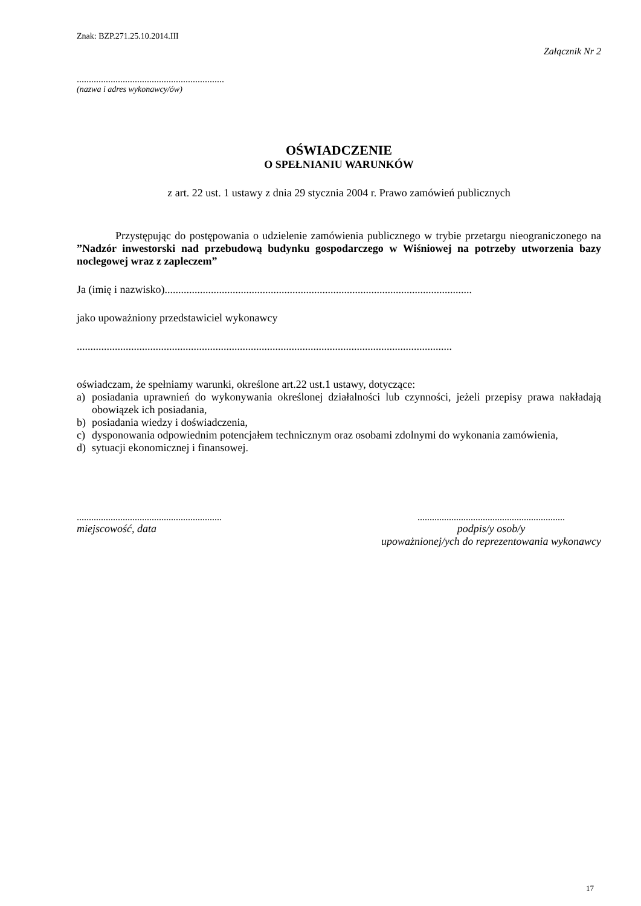Znak: BZP.271.25.10.2014.III
Załącznik Nr 2
.............................................................
(nazwa i adres wykonawcy/ów)
OŚWIADCZENIE
O SPEŁNIANIU WARUNKÓW
z art. 22 ust. 1 ustawy z dnia 29 stycznia 2004 r. Prawo zamówień publicznych
Przystępując do postępowania o udzielenie zamówienia publicznego w trybie przetargu nieograniczonego na ”Nadzór inwestorski nad przebudową budynku gospodarczego w Wiśniowej na potrzeby utworzenia bazy noclegowej wraz z zapleczem”
Ja (imię i nazwisko).................................................................................................................
jako upoważniony przedstawiciel wykonawcy
..........................................................................................................................................
oświadczam, że spełniamy warunki, określone art.22 ust.1 ustawy, dotyczące:
a) posiadania uprawnień do wykonywania określonej działalności lub czynności, jeżeli przepisy prawa nakładają obowiązek ich posiadania,
b) posiadania wiedzy i doświadczenia,
c) dysponowania odpowiednim potencjałem technicznym oraz osobami zdolnymi do wykonania zamówienia,
d) sytuacji ekonomicznej i finansowej.
............................................................
miejscowość, data
.............................................................
podpis/y osob/y
upoważnionej/ych do reprezentowania wykonawcy
17